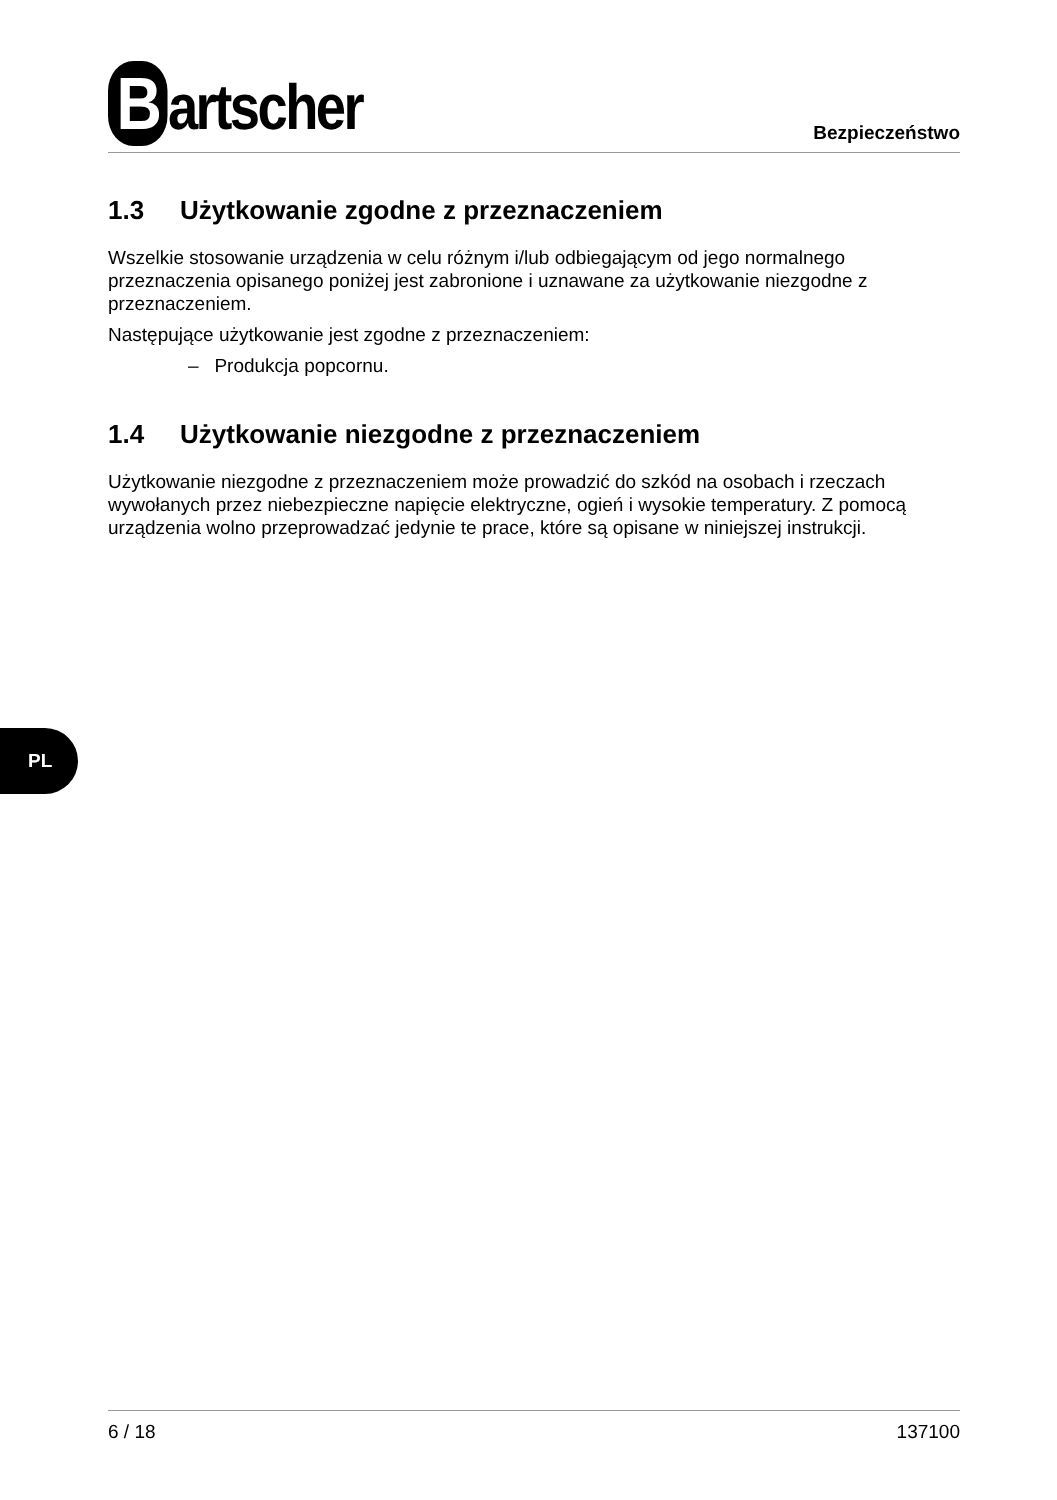Bartscher
Bezpieczeństwo
1.3 Użytkowanie zgodne z przeznaczeniem
Wszelkie stosowanie urządzenia w celu różnym i/lub odbiegającym od jego normalnego przeznaczenia opisanego poniżej jest zabronione i uznawane za użytkowanie niezgodne z przeznaczeniem.
Następujące użytkowanie jest zgodne z przeznaczeniem:
– Produkcja popcornu.
1.4 Użytkowanie niezgodne z przeznaczeniem
Użytkowanie niezgodne z przeznaczeniem może prowadzić do szkód na osobach i rzeczach wywołanych przez niebezpieczne napięcie elektryczne, ogień i wysokie temperatury. Z pomocą urządzenia wolno przeprowadzać jedynie te prace, które są opisane w niniejszej instrukcji.
6 / 18 137100
PL